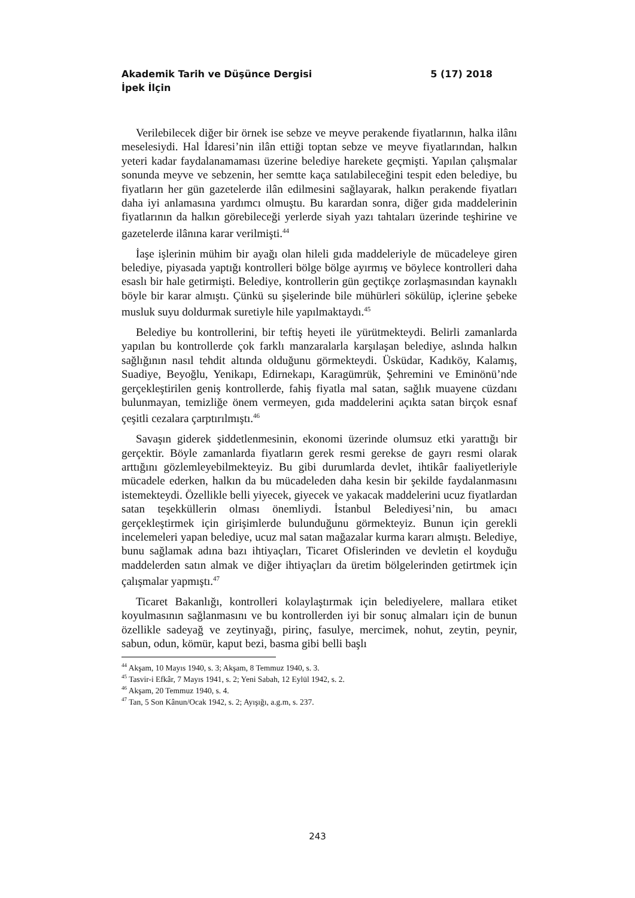Akademik Tarih ve Düşünce Dergisi 5 (17) 2018
İpek İlçin
Verilebilecek diğer bir örnek ise sebze ve meyve perakende fiyatlarının, halka ilânı meselesiydi. Hal İdaresi’nin ilân ettiği toptan sebze ve meyve fiyatlarından, halkın yeteri kadar faydalanamaması üzerine belediye harekete geçmişti. Yapılan çalışmalar sonunda meyve ve sebzenin, her semtte kaça satılabileceğini tespit eden belediye, bu fiyatların her gün gazetelerde ilân edilmesini sağlayarak, halkın perakende fiyatları daha iyi anlamasına yardımcı olmuştu. Bu karardan sonra, diğer gıda maddelerinin fiyatlarının da halkın görebileceği yerlerde siyah yazı tahtaları üzerinde teşhirine ve gazetelerde ilânına karar verilmişti.<sup>44</sup>
İaşe işlerinin mühim bir ayağı olan hileli gıda maddeleriyle de mücadeleye giren belediye, piyasada yaptığı kontrolleri bölge bölge ayırmış ve böylece kontrolleri daha esaslı bir hale getirmişti. Belediye, kontrollerin gün geçtikçe zorlaşmasından kaynaklı böyle bir karar almıştı. Çünkü su şişelerinde bile mühürleri sökülüp, içlerine şebeke musluk suyu doldurmak suretiyle hile yapılmaktaydı.<sup>45</sup>
Belediye bu kontrollerini, bir teftiş heyeti ile yürütmekteydi. Belirli zamanlarda yapılan bu kontrollerde çok farklı manzaralarla karşılaşan belediye, aslında halkın sağlığının nasıl tehdit altında olduğunu görmekteydi. Üsküdar, Kadıköy, Kalamış, Suadiye, Beyoğlu, Yenikapı, Edirnekapı, Karagümrük, Şehremini ve Eminönü’nde gerçekleştirilen geniş kontrollerde, fahiş fiyatla mal satan, sağlık muayene cüzdanı bulunmayan, temizliğe önem vermeyen, gıda maddelerini açıkta satan birçok esnaf çeşitli cezalara çarptırılmıştı.<sup>46</sup>
Savaşın giderek şiddetlenmesinin, ekonomi üzerinde olumsuz etki yarattığı bir gerçektir. Böyle zamanlarda fiyatların gerek resmi gerekse de gayrı resmi olarak arttığını gözlemleyebilmekteyiz. Bu gibi durumlarda devlet, ihtikâr faaliyetleriyle mücadele ederken, halkın da bu mücadeleden daha kesin bir şekilde faydalanmasını istemekteydi. Özellikle belli yiyecek, giyecek ve yakacak maddelerini ucuz fiyatlardan satan teşekküllerin olması önemliydi. İstanbul Belediyesi’nin, bu amacı gerçekleştirmek için girişimlerde bulunduğunu görmekteyiz. Bunun için gerekli incelemeleri yapan belediye, ucuz mal satan mağazalar kurma kararı almıştı. Belediye, bunu sağlamak adına bazı ihtiyaçları, Ticaret Ofislerinden ve devletin el koyduğu maddelerden satın almak ve diğer ihtiyaçları da üretim bölgelerinden getirtmek için çalışmalar yapmıştı.<sup>47</sup>
Ticaret Bakanlığı, kontrolleri kolaylaştırmak için belediyelere, mallara etiket koyulmasının sağlanmasını ve bu kontrollerden iyi bir sonuç almaları için de bunun özellikle sadeyağ ve zeytinyağı, pirinç, fasulye, mercimek, nohut, zeytin, peynir, sabun, odun, kömür, kaput bezi, basma gibi belli başlı
<sup>44</sup> Akşam, 10 Mayıs 1940, s. 3; Akşam, 8 Temmuz 1940, s. 3.
<sup>45</sup> Tasvir-i Efkâr, 7 Mayıs 1941, s. 2; Yeni Sabah, 12 Eylül 1942, s. 2.
<sup>46</sup> Akşam, 20 Temmuz 1940, s. 4.
<sup>47</sup> Tan, 5 Son Kânun/Ocak 1942, s. 2; Ayışığı, a.g.m, s. 237.
243